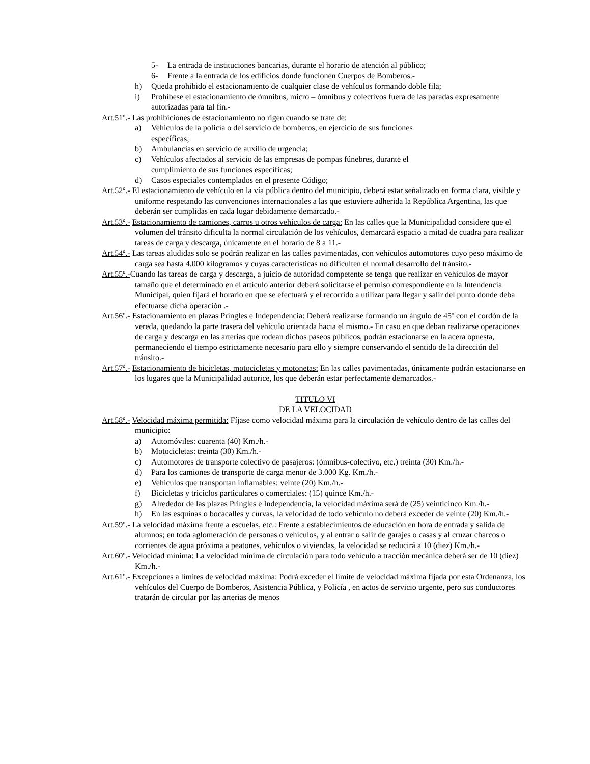5- La entrada de instituciones bancarias, durante el horario de atención al público;
6- Frente a la entrada de los edificios donde funcionen Cuerpos de Bomberos.-
h) Queda prohibido el estacionamiento de cualquier clase de vehículos formando doble fila;
i) Prohíbese el estacionamiento de ómnibus, micro – ómnibus y colectivos fuera de las paradas expresamente autorizadas para tal fin.-
Art.51º.- Las prohibiciones de estacionamiento no rigen cuando se trate de:
a) Vehículos de la policía o del servicio de bomberos, en ejercicio de sus funciones
específicas;
b) Ambulancias en servicio de auxilio de urgencia;
c) Vehículos afectados al servicio de las empresas de pompas fúnebres, durante el
cumplimiento de sus funciones específicas;
d) Casos especiales contemplados en el presente Código;
Art.52º.- El estacionamiento de vehículo en la vía pública dentro del municipio, deberá estar señalizado en forma clara, visible y uniforme respetando las convenciones internacionales a las que estuviere adherida la República Argentina, las que deberán ser cumplidas en cada lugar debidamente demarcado.-
Art.53º.- Estacionamiento de camiones, carros u otros vehículos de carga: En las calles que la Municipalidad considere que el volumen del tránsito dificulta la normal circulación de los vehículos, demarcará espacio a mitad de cuadra para realizar tareas de carga y descarga, únicamente en el horario de 8 a 11.-
Art.54º.- Las tareas aludidas solo se podrán realizar en las calles pavimentadas, con vehículos automotores cuyo peso máximo de carga sea hasta 4.000 kilogramos y cuyas características no dificulten el normal desarrollo del tránsito.-
Art.55º.-Cuando las tareas de carga y descarga, a juicio de autoridad competente se tenga que realizar en vehículos de mayor tamaño que el determinado en el artículo anterior deberá solicitarse el permiso correspondiente en la Intendencia Municipal, quien fijará el horario en que se efectuará y el recorrido a utilizar para llegar y salir del punto donde deba efectuarse dicha operación .-
Art.56º.- Estacionamiento en plazas Pringles e Independencia: Deberá realizarse formando un ángulo de 45º con el cordón de la vereda, quedando la parte trasera del vehículo orientada hacia el mismo.- En caso en que deban realizarse operaciones de carga y descarga en las arterias que rodean dichos paseos públicos, podrán estacionarse en la acera opuesta, permaneciendo el tiempo estrictamente necesario para ello y siempre conservando el sentido de la dirección del tránsito.-
Art.57º.- Estacionamiento de bicicletas, motocicletas y motonetas: En las calles pavimentadas, únicamente podrán estacionarse en los lugares que la Municipalidad autorice, los que deberán estar perfectamente demarcados.-
TITULO VI
DE LA VELOCIDAD
Art.58º.- Velocidad máxima permitida: Fíjase como velocidad máxima para la circulación de vehículo dentro de las calles del municipio:
a) Automóviles: cuarenta (40) Km./h.-
b) Motocicletas: treinta (30) Km./h.-
c) Automotores de transporte colectivo de pasajeros: (ómnibus-colectivo, etc.) treinta (30) Km./h.-
d) Para los camiones de transporte de carga menor de 3.000 Kg. Km./h.-
e) Vehículos que transportan inflamables: veinte (20) Km./h.-
f) Bicicletas y triciclos particulares o comerciales: (15) quince Km./h.-
g) Alrededor de las plazas Pringles e Independencia, la velocidad máxima será de (25) veinticinco Km./h.-
h) En las esquinas o bocacalles y curvas, la velocidad de todo vehículo no deberá exceder de veinte (20) Km./h.-
Art.59º.- La velocidad máxima frente a escuelas, etc.: Frente a establecimientos de educación en hora de entrada y salida de alumnos; en toda aglomeración de personas o vehículos, y al entrar o salir de garajes o casas y al cruzar charcos o corrientes de agua próxima a peatones, vehículos o viviendas, la velocidad se reducirá a 10 (diez) Km./h.-
Art.60º.- Velocidad mínima: La velocidad mínima de circulación para todo vehículo a tracción mecánica deberá ser de 10 (diez) Km./h.-
Art.61º.- Excepciones a límites de velocidad máxima: Podrá exceder el límite de velocidad máxima fijada por esta Ordenanza, los vehículos del Cuerpo de Bomberos, Asistencia Pública, y Policía , en actos de servicio urgente, pero sus conductores tratarán de circular por las arterias de menos